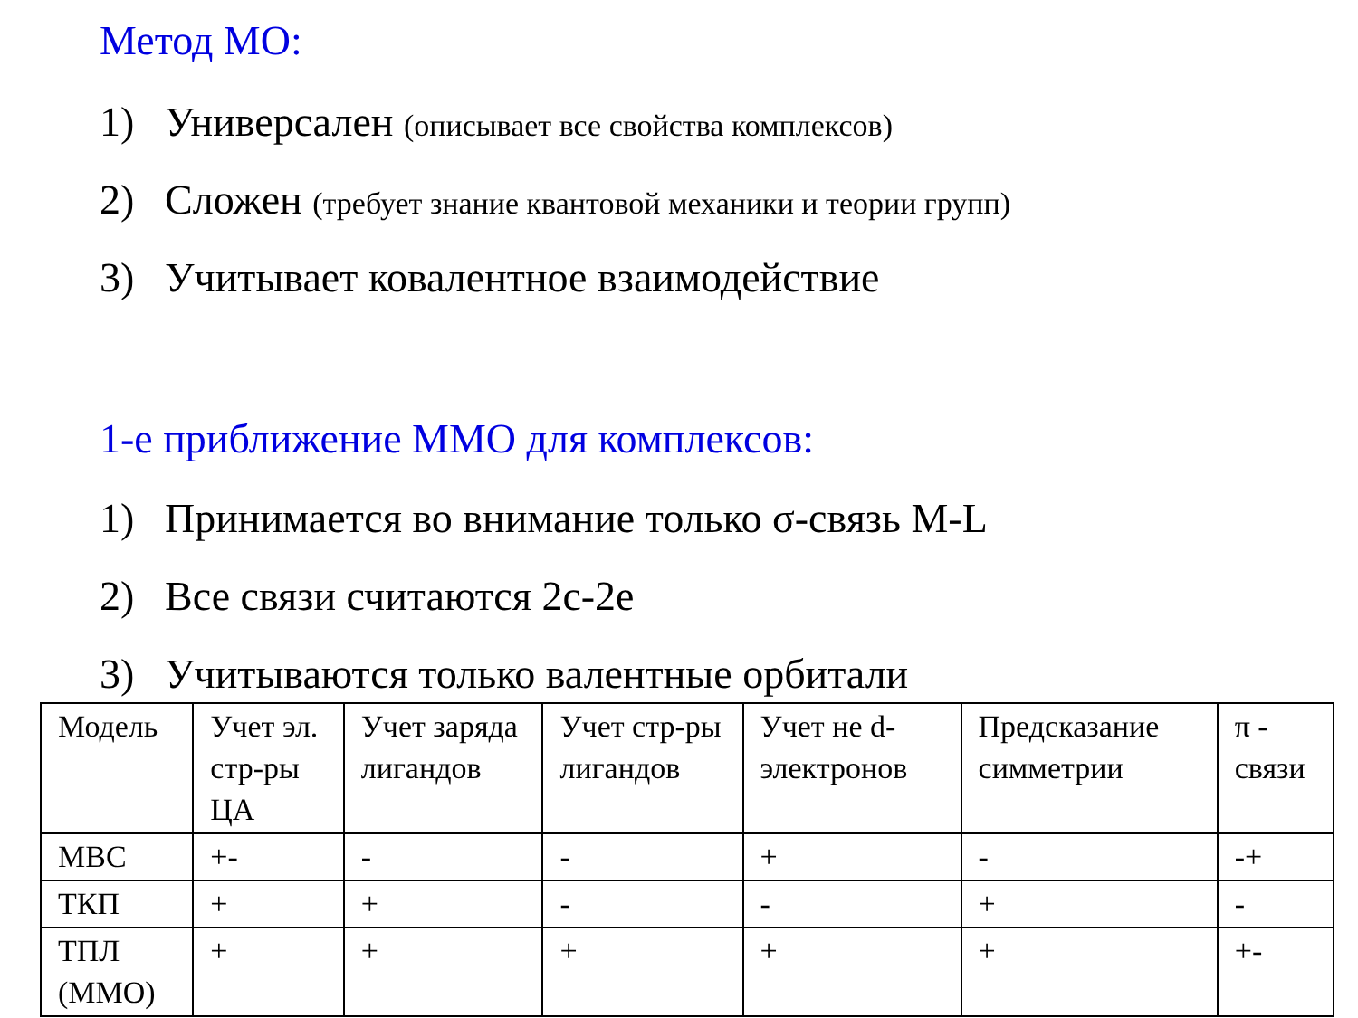Метод МО:
1) Универсален (описывает все свойства комплексов)
2) Сложен (требует знание квантовой механики и теории групп)
3) Учитывает ковалентное взаимодействие
1-е приближение ММО для комплексов:
1) Принимается во внимание только σ-связь M-L
2) Все связи считаются 2с-2е
3) Учитываются только валентные орбитали
| Модель | Учет эл. стр-ры ЦА | Учет заряда лигандов | Учет стр-ры лигандов | Учет не d-электронов | Предсказание симметрии | π - связи |
| МВС | +- | - | - | + | - | -+ |
| ТКП | + | + | - | - | + | - |
| ТПЛ (ММО) | + | + | + | + | + | +- |